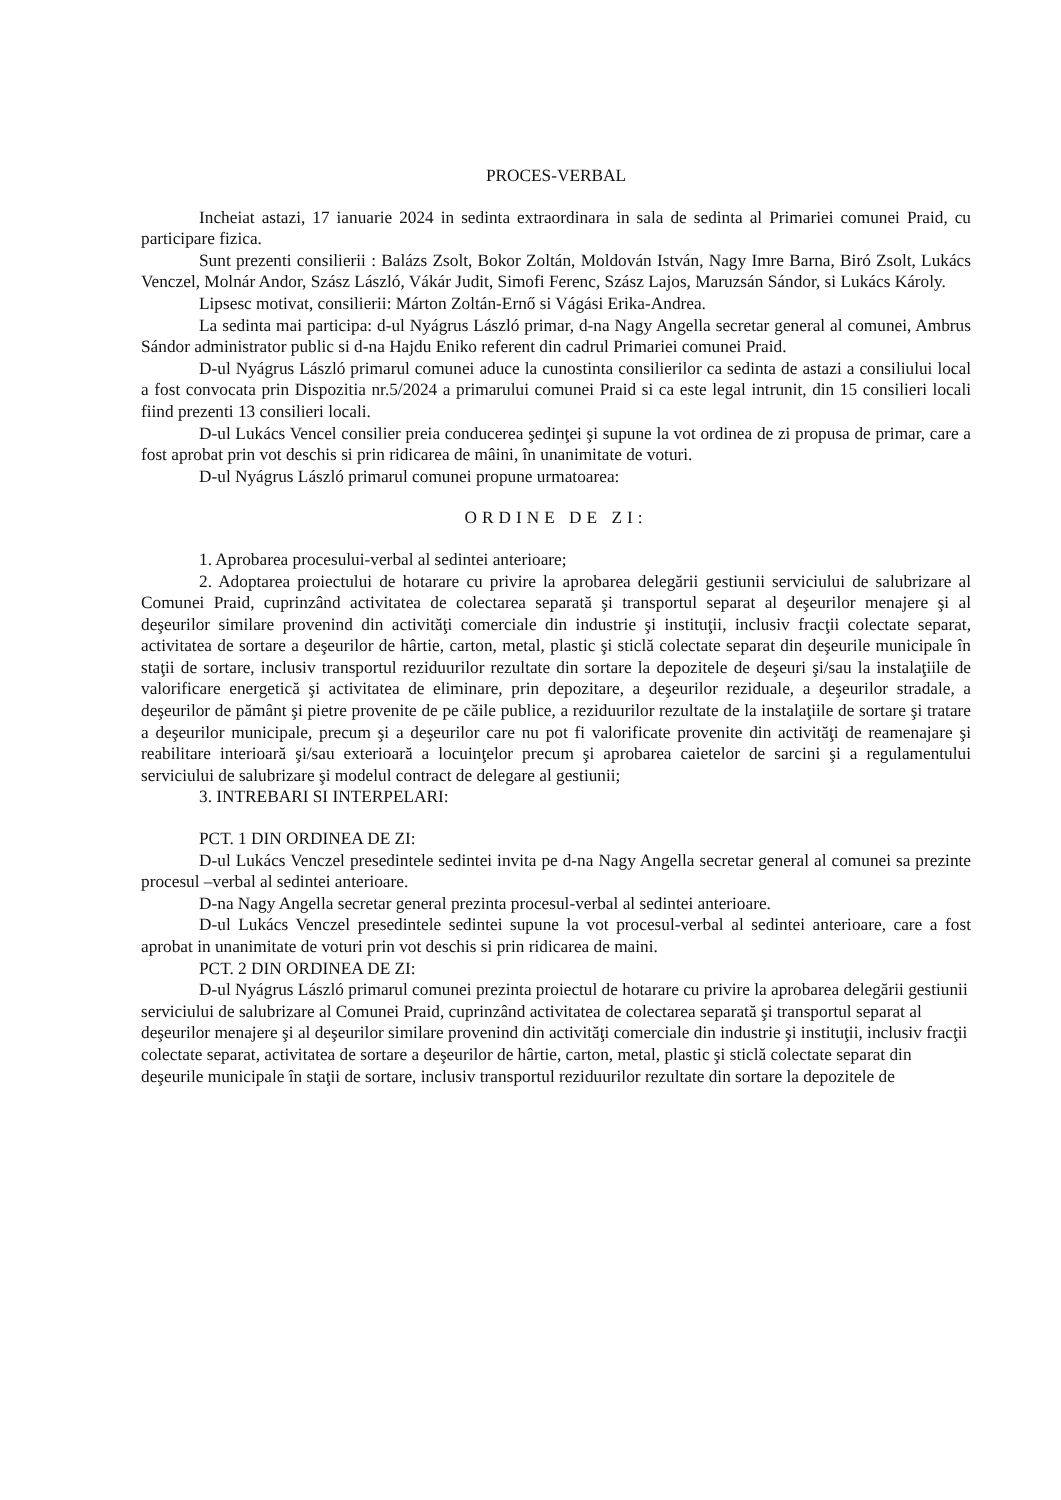PROCES-VERBAL
Incheiat astazi, 17 ianuarie 2024 in sedinta extraordinara in sala de sedinta al Primariei comunei Praid, cu participare fizica.
Sunt prezenti consilierii : Balázs Zsolt, Bokor Zoltán, Moldován István, Nagy Imre Barna, Biró Zsolt, Lukács Venczel, Molnár Andor, Szász László, Vákár Judit, Simofi Ferenc, Szász Lajos, Maruzsán Sándor, si Lukács Károly.
Lipsesc motivat, consilierii: Márton Zoltán-Ernő si Vágási Erika-Andrea.
La sedinta mai participa: d-ul Nyágrus László primar, d-na Nagy Angella secretar general al comunei, Ambrus Sándor administrator public si d-na Hajdu Eniko referent din cadrul Primariei comunei Praid.
D-ul Nyágrus László primarul comunei aduce la cunostinta consilierilor ca sedinta de astazi a consiliului local a fost convocata prin Dispozitia nr.5/2024 a primarului comunei Praid si ca este legal intrunit, din 15 consilieri locali fiind prezenti 13 consilieri locali.
D-ul Lukács Vencel consilier preia conducerea şedinţei şi supune la vot ordinea de zi propusa de primar, care a fost aprobat prin vot deschis si prin ridicarea de mâini, în unanimitate de voturi.
D-ul Nyágrus László primarul comunei propune urmatoarea:
ORDINE DE ZI:
1. Aprobarea procesului-verbal al sedintei anterioare;
2. Adoptarea proiectului de hotarare cu privire la aprobarea delegării gestiunii serviciului de salubrizare al Comunei Praid, cuprinzând activitatea de colectarea separată şi transportul separat al deşeurilor menajere şi al deşeurilor similare provenind din activităţi comerciale din industrie şi instituţii, inclusiv fracţii colectate separat, activitatea de sortare a deşeurilor de hârtie, carton, metal, plastic şi sticlă colectate separat din deşeurile municipale în staţii de sortare, inclusiv transportul reziduurilor rezultate din sortare la depozitele de deşeuri şi/sau la instalaţiile de valorificare energetică şi activitatea de eliminare, prin depozitare, a deşeurilor reziduale, a deşeurilor stradale, a deşeurilor de pământ şi pietre provenite de pe căile publice, a reziduurilor rezultate de la instalaţiile de sortare şi tratare a deşeurilor municipale, precum şi a deşeurilor care nu pot fi valorificate provenite din activităţi de reamenajare şi reabilitare interioară şi/sau exterioară a locuinţelor precum şi aprobarea caietelor de sarcini şi a regulamentului serviciului de salubrizare şi modelul contract de delegare al gestiunii;
3. INTREBARI SI INTERPELARI:
PCT. 1 DIN ORDINEA DE ZI:
D-ul Lukács Venczel presedintele sedintei invita pe d-na Nagy Angella secretar general al comunei sa prezinte procesul –verbal al sedintei anterioare.
D-na Nagy Angella secretar general prezinta procesul-verbal al sedintei anterioare.
D-ul Lukács Venczel presedintele sedintei supune la vot procesul-verbal al sedintei anterioare, care a fost aprobat in unanimitate de voturi prin vot deschis si prin ridicarea de maini.
PCT. 2 DIN ORDINEA DE ZI:
D-ul Nyágrus László primarul comunei prezinta proiectul de hotarare cu privire la aprobarea delegării gestiunii serviciului de salubrizare al Comunei Praid, cuprinzând activitatea de colectarea separată şi transportul separat al deşeurilor menajere şi al deşeurilor similare provenind din activităţi comerciale din industrie şi instituţii, inclusiv fracţii colectate separat, activitatea de sortare a deşeurilor de hârtie, carton, metal, plastic şi sticlă colectate separat din deşeurile municipale în staţii de sortare, inclusiv transportul reziduurilor rezultate din sortare la depozitele de